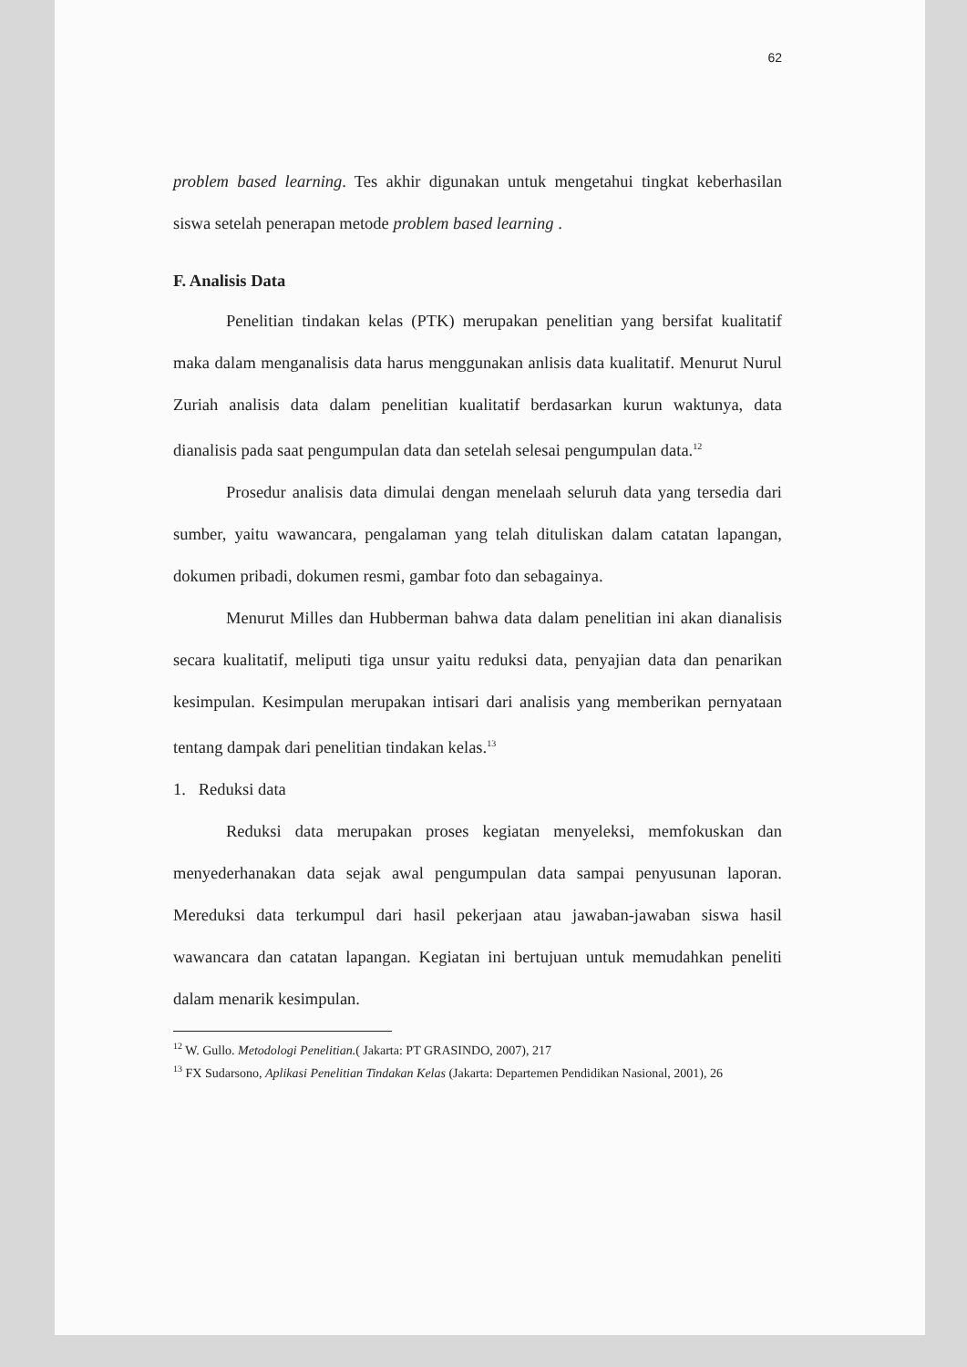62
problem based learning. Tes akhir digunakan untuk mengetahui tingkat keberhasilan siswa setelah penerapan metode problem based learning .
F. Analisis Data
Penelitian tindakan kelas (PTK) merupakan penelitian yang bersifat kualitatif maka dalam menganalisis data harus menggunakan anlisis data kualitatif. Menurut Nurul Zuriah analisis data dalam penelitian kualitatif berdasarkan kurun waktunya, data dianalisis pada saat pengumpulan data dan setelah selesai pengumpulan data.<sup>12</sup>
Prosedur analisis data dimulai dengan menelaah seluruh data yang tersedia dari sumber, yaitu wawancara, pengalaman yang telah dituliskan dalam catatan lapangan, dokumen pribadi, dokumen resmi, gambar foto dan sebagainya.
Menurut Milles dan Hubberman bahwa data dalam penelitian ini akan dianalisis secara kualitatif, meliputi tiga unsur yaitu reduksi data, penyajian data dan penarikan kesimpulan. Kesimpulan merupakan intisari dari analisis yang memberikan pernyataan tentang dampak dari penelitian tindakan kelas.<sup>13</sup>
1. Reduksi data
Reduksi data merupakan proses kegiatan menyeleksi, memfokuskan dan menyederhanakan data sejak awal pengumpulan data sampai penyusunan laporan. Mereduksi data terkumpul dari hasil pekerjaan atau jawaban-jawaban siswa hasil wawancara dan catatan lapangan. Kegiatan ini bertujuan untuk memudahkan peneliti dalam menarik kesimpulan.
<sup>12</sup> W. Gullo. Metodologi Penelitian.( Jakarta: PT GRASINDO, 2007), 217
<sup>13</sup> FX Sudarsono, Aplikasi Penelitian Tindakan Kelas (Jakarta: Departemen Pendidikan Nasional, 2001), 26